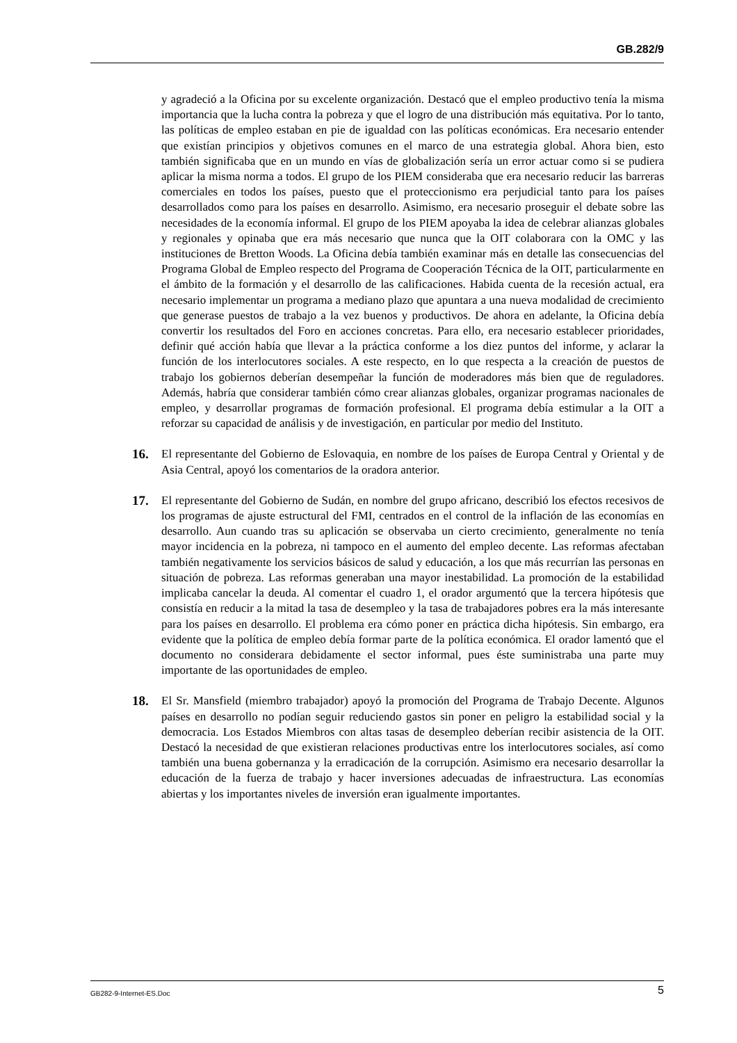GB.282/9
y agradeció a la Oficina por su excelente organización. Destacó que el empleo productivo tenía la misma importancia que la lucha contra la pobreza y que el logro de una distribución más equitativa. Por lo tanto, las políticas de empleo estaban en pie de igualdad con las políticas económicas. Era necesario entender que existían principios y objetivos comunes en el marco de una estrategia global. Ahora bien, esto también significaba que en un mundo en vías de globalización sería un error actuar como si se pudiera aplicar la misma norma a todos. El grupo de los PIEM consideraba que era necesario reducir las barreras comerciales en todos los países, puesto que el proteccionismo era perjudicial tanto para los países desarrollados como para los países en desarrollo. Asimismo, era necesario proseguir el debate sobre las necesidades de la economía informal. El grupo de los PIEM apoyaba la idea de celebrar alianzas globales y regionales y opinaba que era más necesario que nunca que la OIT colaborara con la OMC y las instituciones de Bretton Woods. La Oficina debía también examinar más en detalle las consecuencias del Programa Global de Empleo respecto del Programa de Cooperación Técnica de la OIT, particularmente en el ámbito de la formación y el desarrollo de las calificaciones. Habida cuenta de la recesión actual, era necesario implementar un programa a mediano plazo que apuntara a una nueva modalidad de crecimiento que generase puestos de trabajo a la vez buenos y productivos. De ahora en adelante, la Oficina debía convertir los resultados del Foro en acciones concretas. Para ello, era necesario establecer prioridades, definir qué acción había que llevar a la práctica conforme a los diez puntos del informe, y aclarar la función de los interlocutores sociales. A este respecto, en lo que respecta a la creación de puestos de trabajo los gobiernos deberían desempeñar la función de moderadores más bien que de reguladores. Además, habría que considerar también cómo crear alianzas globales, organizar programas nacionales de empleo, y desarrollar programas de formación profesional. El programa debía estimular a la OIT a reforzar su capacidad de análisis y de investigación, en particular por medio del Instituto.
16. El representante del Gobierno de Eslovaquia, en nombre de los países de Europa Central y Oriental y de Asia Central, apoyó los comentarios de la oradora anterior.
17. El representante del Gobierno de Sudán, en nombre del grupo africano, describió los efectos recesivos de los programas de ajuste estructural del FMI, centrados en el control de la inflación de las economías en desarrollo. Aun cuando tras su aplicación se observaba un cierto crecimiento, generalmente no tenía mayor incidencia en la pobreza, ni tampoco en el aumento del empleo decente. Las reformas afectaban también negativamente los servicios básicos de salud y educación, a los que más recurrían las personas en situación de pobreza. Las reformas generaban una mayor inestabilidad. La promoción de la estabilidad implicaba cancelar la deuda. Al comentar el cuadro 1, el orador argumentó que la tercera hipótesis que consistía en reducir a la mitad la tasa de desempleo y la tasa de trabajadores pobres era la más interesante para los países en desarrollo. El problema era cómo poner en práctica dicha hipótesis. Sin embargo, era evidente que la política de empleo debía formar parte de la política económica. El orador lamentó que el documento no considerara debidamente el sector informal, pues éste suministraba una parte muy importante de las oportunidades de empleo.
18. El Sr. Mansfield (miembro trabajador) apoyó la promoción del Programa de Trabajo Decente. Algunos países en desarrollo no podían seguir reduciendo gastos sin poner en peligro la estabilidad social y la democracia. Los Estados Miembros con altas tasas de desempleo deberían recibir asistencia de la OIT. Destacó la necesidad de que existieran relaciones productivas entre los interlocutores sociales, así como también una buena gobernanza y la erradicación de la corrupción. Asimismo era necesario desarrollar la educación de la fuerza de trabajo y hacer inversiones adecuadas de infraestructura. Las economías abiertas y los importantes niveles de inversión eran igualmente importantes.
GB282-9-Internet-ES.Doc 5